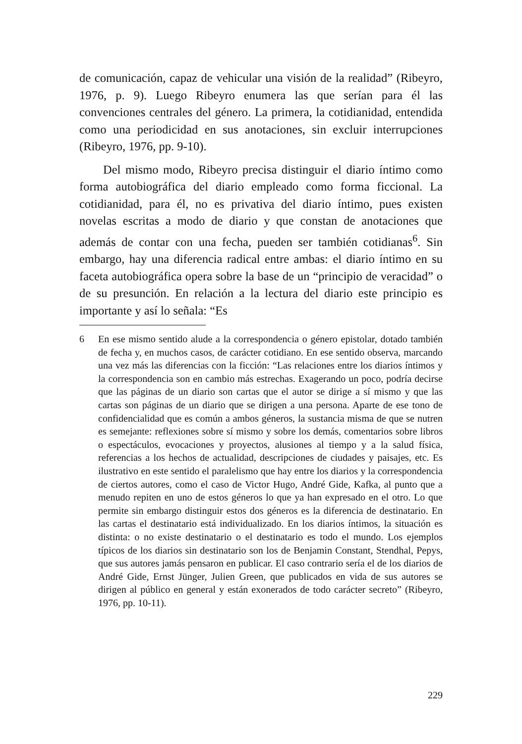de comunicación, capaz de vehicular una visión de la realidad” (Ribeyro, 1976, p. 9). Luego Ribeyro enumera las que serían para él las convenciones centrales del género. La primera, la cotidianidad, entendida como una periodicidad en sus anotaciones, sin excluir interrupciones (Ribeyro, 1976, pp. 9-10).
Del mismo modo, Ribeyro precisa distinguir el diario íntimo como forma autobiográfica del diario empleado como forma ficcional. La cotidianidad, para él, no es privativa del diario íntimo, pues existen novelas escritas a modo de diario y que constan de anotaciones que además de contar con una fecha, pueden ser también cotidianas<sup>6</sup>. Sin embargo, hay una diferencia radical entre ambas: el diario íntimo en su faceta autobiográfica opera sobre la base de un “principio de veracidad” o de su presunción. En relación a la lectura del diario este principio es importante y así lo señala: “Es
6 En ese mismo sentido alude a la correspondencia o género epistolar, dotado también de fecha y, en muchos casos, de carácter cotidiano. En ese sentido observa, marcando una vez más las diferencias con la ficción: “Las relaciones entre los diarios íntimos y la correspondencia son en cambio más estrechas. Exagerando un poco, podría decirse que las páginas de un diario son cartas que el autor se dirige a sí mismo y que las cartas son páginas de un diario que se dirigen a una persona. Aparte de ese tono de confidencialidad que es común a ambos géneros, la sustancia misma de que se nutren es semejante: reflexiones sobre sí mismo y sobre los demás, comentarios sobre libros o espectáculos, evocaciones y proyectos, alusiones al tiempo y a la salud física, referencias a los hechos de actualidad, descripciones de ciudades y paisajes, etc. Es ilustrativo en este sentido el paralelismo que hay entre los diarios y la correspondencia de ciertos autores, como el caso de Victor Hugo, André Gide, Kafka, al punto que a menudo repiten en uno de estos géneros lo que ya han expresado en el otro. Lo que permite sin embargo distinguir estos dos géneros es la diferencia de destinatario. En las cartas el destinatario está individualizado. En los diarios íntimos, la situación es distinta: o no existe destinatario o el destinatario es todo el mundo. Los ejemplos típicos de los diarios sin destinatario son los de Benjamin Constant, Stendhal, Pepys, que sus autores jamás pensaron en publicar. El caso contrario sería el de los diarios de André Gide, Ernst Jünger, Julien Green, que publicados en vida de sus autores se dirigen al público en general y están exonerados de todo carácter secreto” (Ribeyro, 1976, pp. 10-11).
229